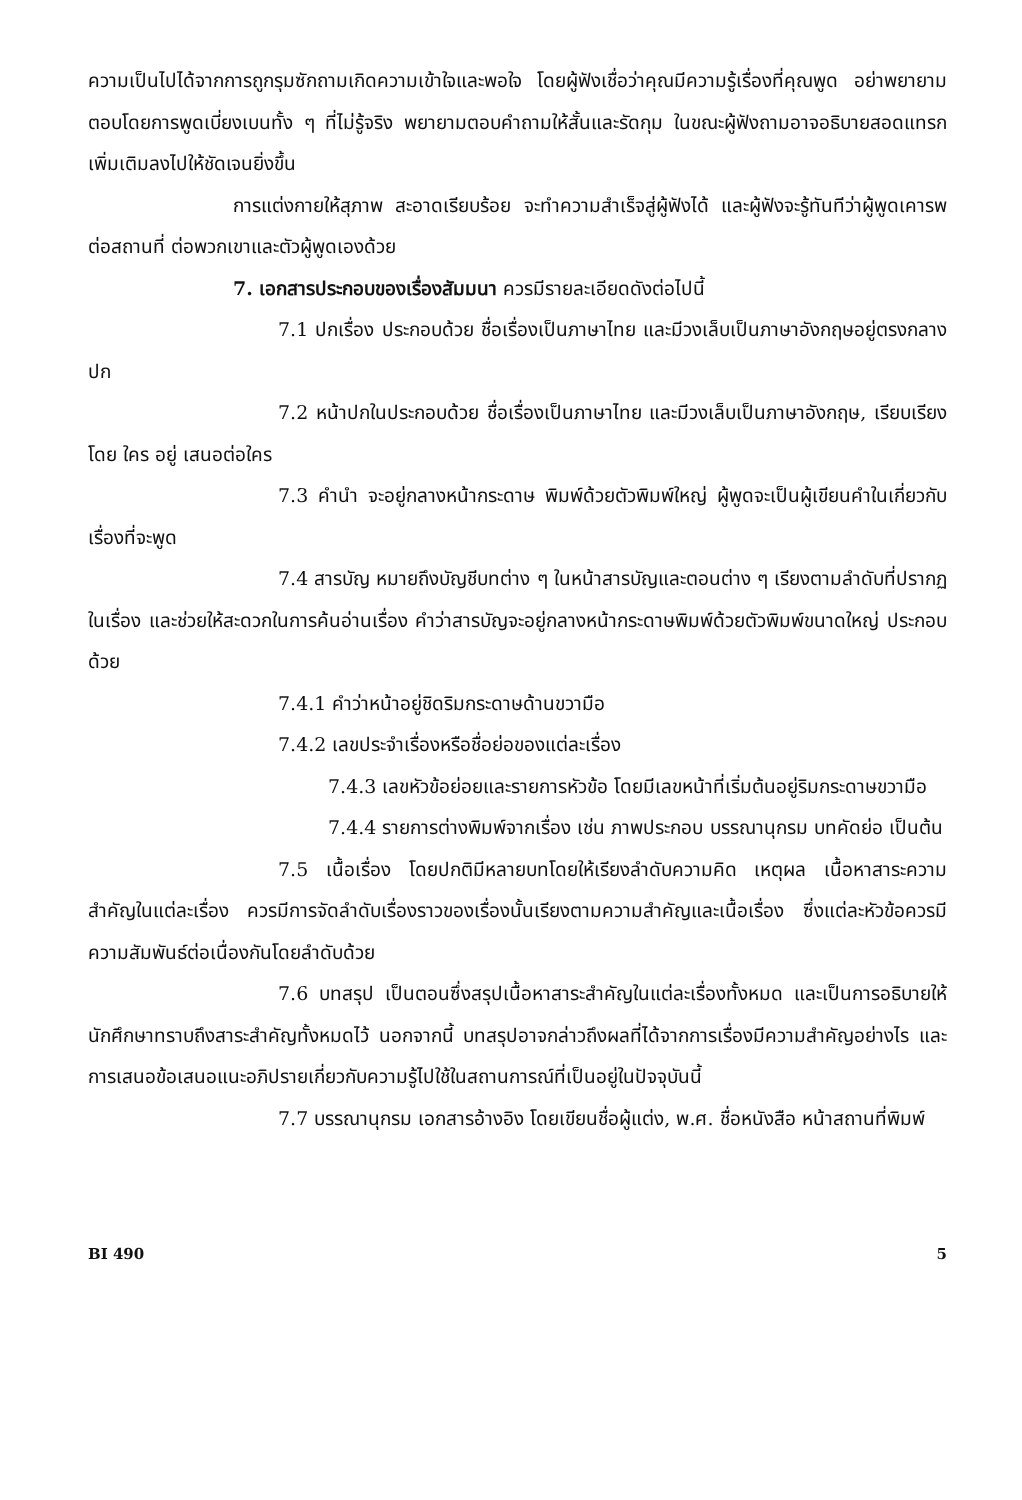ความเป็นไปได้จากการถูกรุมซักถามเกิดความเข้าใจและพอใจ โดยผู้ฟังเชื่อว่าคุณมีความรู้เรื่องที่คุณพูด อย่าพยายามตอบโดยการพูดเบี่ยงเบนทั้ง ๆ ที่ไม่รู้จริง พยายามตอบคำถามให้สั้นและรัดกุม ในขณะผู้ฟังถามอาจอธิบายสอดแทรกเพิ่มเติมลงไปให้ชัดเจนยิ่งขึ้น
การแต่งกายให้สุภาพ สะอาดเรียบร้อย จะทำความสำเร็จสู่ผู้ฟังได้ และผู้ฟังจะรู้ทันทีว่าผู้พูดเคารพต่อสถานที่ ต่อพวกเขาและตัวผู้พูดเองด้วย
7. เอกสารประกอบของเรื่องสัมมนา ควรมีรายละเอียดดังต่อไปนี้
7.1 ปกเรื่อง ประกอบด้วย ชื่อเรื่องเป็นภาษาไทย และมีวงเล็บเป็นภาษาอังกฤษอยู่ตรงกลางปก
7.2 หน้าปกในประกอบด้วย ชื่อเรื่องเป็นภาษาไทย และมีวงเล็บเป็นภาษาอังกฤษ, เรียบเรียงโดย ใคร อยู่ เสนอต่อใคร
7.3 คำนำ จะอยู่กลางหน้ากระดาษ พิมพ์ด้วยตัวพิมพ์ใหญ่ ผู้พูดจะเป็นผู้เขียนคำในเกี่ยวกับเรื่องที่จะพูด
7.4 สารบัญ หมายถึงบัญชีบทต่าง ๆ ในหน้าสารบัญและตอนต่าง ๆ เรียงตามลำดับที่ปรากฏในเรื่อง และช่วยให้สะดวกในการค้นอ่านเรื่อง คำว่าสารบัญจะอยู่กลางหน้ากระดาษพิมพ์ด้วยตัวพิมพ์ขนาดใหญ่ ประกอบด้วย
7.4.1 คำว่าหน้าอยู่ชิดริมกระดาษด้านขวามือ
7.4.2 เลขประจำเรื่องหรือชื่อย่อของแต่ละเรื่อง
7.4.3 เลขหัวข้อย่อยและรายการหัวข้อ โดยมีเลขหน้าที่เริ่มต้นอยู่ริมกระดาษขวามือ
7.4.4 รายการต่างพิมพ์จากเรื่อง เช่น ภาพประกอบ บรรณานุกรม บทคัดย่อ เป็นต้น
7.5 เนื้อเรื่อง โดยปกติมีหลายบทโดยให้เรียงลำดับความคิด เหตุผล เนื้อหาสาระความสำคัญในแต่ละเรื่อง ควรมีการจัดลำดับเรื่องราวของเรื่องนั้นเรียงตามความสำคัญและเนื้อเรื่อง ซึ่งแต่ละหัวข้อควรมีความสัมพันธ์ต่อเนื่องกันโดยลำดับด้วย
7.6 บทสรุป เป็นตอนซึ่งสรุปเนื้อหาสาระสำคัญในแต่ละเรื่องทั้งหมด และเป็นการอธิบายให้นักศึกษาทราบถึงสาระสำคัญทั้งหมดไว้ นอกจากนี้ บทสรุปอาจกล่าวถึงผลที่ได้จากการเรื่องมีความสำคัญอย่างไร และการเสนอข้อเสนอแนะอภิปรายเกี่ยวกับความรู้ไปใช้ในสถานการณ์ที่เป็นอยู่ในปัจจุบันนี้
7.7 บรรณานุกรม เอกสารอ้างอิง โดยเขียนชื่อผู้แต่ง, พ.ศ. ชื่อหนังสือ หน้าสถานที่พิมพ์
BI 490 5